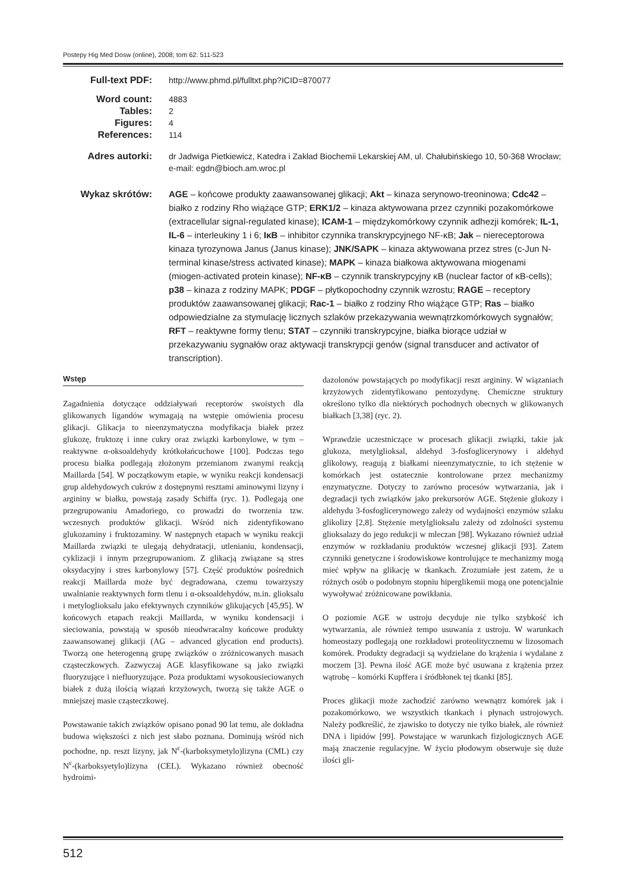Postepy Hig Med Dosw (online), 2008; tom 62: 511-523
Full-text PDF: http://www.phmd.pl/fulltxt.php?ICID=870077
Word count: 4883
Tables: 2
Figures: 4
References: 114
Adres autorki: dr Jadwiga Pietkiewicz, Katedra i Zakład Biochemii Lekarskiej AM, ul. Chałubińskiego 10, 50-368 Wrocław;
e-mail: egdn@bioch.am.wroc.pl
Wykaz skrótów: AGE – końcowe produkty zaawansowanej glikacji; Akt – kinaza serynowo-treoninowa; Cdc42 – białko z rodziny Rho wiążące GTP; ERK1/2 – kinaza aktywowana przez czynniki pozakomórkowe (extracellular signal-regulated kinase); ICAM-1 – międzykomórkowy czynnik adhezji komórek; IL-1, IL-6 – interleukiny 1 i 6; IκB – inhibitor czynnika transkrypcyjnego NF-κB; Jak – niereceptorowa kinaza tyrozynowa Janus (Janus kinase); JNK/SAPK – kinaza aktywowana przez stres (c-Jun N-terminal kinase/stress activated kinase); MAPK – kinaza białkowa aktywowana miogenami (miogen-activated protein kinase); NF-κB – czynnik transkrypcyjny κB (nuclear factor of κB-cells); p38 – kinaza z rodziny MAPK; PDGF – płytkopochodny czynnik wzrostu; RAGE – receptory produktów zaawansowanej glikacji; Rac-1 – białko z rodziny Rho wiążące GTP; Ras – białko odpowiedzialne za stymulację licznych szlaków przekazywania wewnątrzkomórkowych sygnałów; RFT – reaktywne formy tlenu; STAT – czynniki transkrypcyjne, białka biorące udział w przekazywaniu sygnałów oraz aktywacji transkrypcji genów (signal transducer and activator of transcription).
Wstęp
Zagadnienia dotyczące oddziaływań receptorów swoistych dla glikowanych ligandów wymagają na wstępie omówienia procesu glikacji. Glikacja to nieenzymatyczna modyfikacja białek przez glukozę, fruktozę i inne cukry oraz związki karbonylowe, w tym – reaktywne α-oksoaldehydy krótkołańcuchowe [100]. Podczas tego procesu białka podlegają złożonym przemianom zwanymi reakcją Maillarda [54]. W początkowym etapie, w wyniku reakcji kondensacji grup aldehydowych cukrów z dostępnymi resztami aminowymi lizyny i argininy w białku, powstają zasady Schiffa (ryc. 1). Podlegają one przegrupowaniu Amadoriego, co prowadzi do tworzenia tzw. wczesnych produktów glikacji. Wśród nich zidentyfikowano glukozaminy i fruktozaminy. W następnych etapach w wyniku reakcji Maillarda związki te ulegają dehydratacji, utlenianiu, kondensacji, cyklizacji i innym przegrupowaniom. Z glikacją związane są stres oksydacyjny i stres karbonylowy [57]. Część produktów pośrednich reakcji Maillarda może być degradowana, czemu towarzyszy uwalnianie reaktywnych form tlenu i α-oksoaldehydów, m.in. glioksalu i metyloglioksalu jako efektywnych czynników glikujących [45,95]. W końcowych etapach reakcji Maillarda, w wyniku kondensacji i sieciowania, powstają w sposób nieodwracalny końcowe produkty zaawansowanej glikacji (AG – advanced glycation end products). Tworzą one heterogenną grupę związków o zróżnicowanych masach cząsteczkowych. Zazwyczaj AGE klasyfikowane są jako związki fluoryzujące i niefluoryzujące. Poza produktami wysokousieciowanych białek z dużą ilością wiązań krzyżowych, tworzą się także AGE o mniejszej masie cząsteczkowej.
Powstawanie takich związków opisano ponad 90 lat temu, ale dokładna budowa większości z nich jest słabo poznana. Dominują wśród nich pochodne, np. reszt lizyny, jak N<sup>ε</sup>-(karboksymetylo)lizyna (CML) czy N<sup>ε</sup>-(karboksyetylo)lizyna (CEL). Wykazano również obecność hydroimi-
dazolonów powstających po modyfikacji reszt argininy. W wiązaniach krzyżowych zidentyfikowano pentozydynę. Chemiczne struktury określono tylko dla niektórych pochodnych obecnych w glikowanych białkach [3,38] (ryc. 2).
Wprawdzie uczestniczące w procesach glikacji związki, takie jak glukoza, metylglioksal, aldehyd 3-fosfoglicerynowy i aldehyd glikolowy, reagują z białkami nieenzymatycznie, to ich stężenie w komórkach jest ostatecznie kontrolowane przez mechanizmy enzymatyczne. Dotyczy to zarówno procesów wytwarzania, jak i degradacji tych związków jako prekursorów AGE. Stężenie glukozy i aldehydu 3-fosfoglicerynowego zależy od wydajności enzymów szlaku glikolizy [2,8]. Stężenie metylglioksalu zależy od zdolności systemu glioksalazy do jego redukcji w mleczan [98]. Wykazano również udział enzymów w rozkładaniu produktów wczesnej glikacji [93]. Zatem czynniki genetyczne i środowiskowe kontrolujące te mechanizmy mogą mieć wpływ na glikację w tkankach. Zrozumiałe jest zatem, że u różnych osób o podobnym stopniu hiperglikemii mogą one potencjalnie wywoływać zróżnicowane powikłania.
O poziomie AGE w ustroju decyduje nie tylko szybkość ich wytwarzania, ale również tempo usuwania z ustroju. W warunkach homeostazy podlegają one rozkładowi proteolitycznemu w lizosomach komórek. Produkty degradacji są wydzielane do krążenia i wydalane z moczem [3]. Pewna ilość AGE może być usuwana z krążenia przez wątrobę – komórki Kupffera i śródbłonek tej tkanki [85].
Proces glikacji może zachodzić zarówno wewnątrz komórek jak i pozakomórkowo, we wszystkich tkankach i płynach ustrojowych. Należy podkreślić, że zjawisko to dotyczy nie tylko białek, ale również DNA i lipidów [99]. Powstające w warunkach fizjologicznych AGE mają znaczenie regulacyjne. W życiu płodowym obserwuje się duże ilości gli-
512